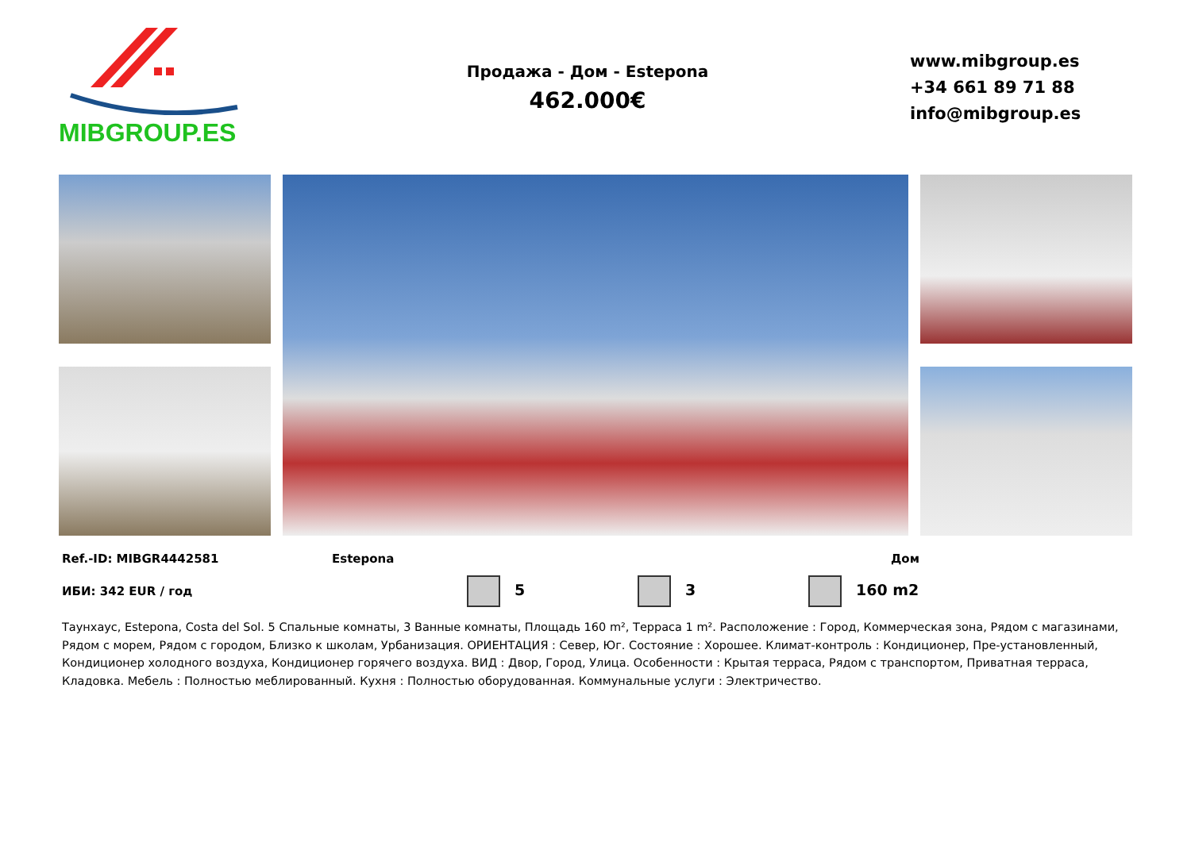MIBGROUP.ES
Продажа - Дом - Estepona
462.000€
www.mibgroup.es
+34 661 89 71 88
info@mibgroup.es
Ref.-ID: MIBGR4442581 Estepona Дом
ИБИ: 342 EUR / год 5 3 160 m2
Таунхаус, Estepona, Costa del Sol. 5 Спальные комнаты, 3 Ванные комнаты, Площадь 160 m², Терраса 1 m². Расположение : Город, Коммерческая зона, Рядом с магазинами, Рядом с морем, Рядом с городом, Близко к школам, Урбанизация. ОРИЕНТАЦИЯ : Север, Юг. Состояние : Хорошее. Климат-контроль : Кондиционер, Пре-установленный, Кондиционер холодного воздуха, Кондиционер горячего воздуха. ВИД : Двор, Город, Улица. Особенности : Крытая терраса, Рядом с транспортом, Приватная терраса, Кладовка. Мебель : Полностью меблированный. Кухня : Полностью оборудованная. Коммунальные услуги : Электричество.